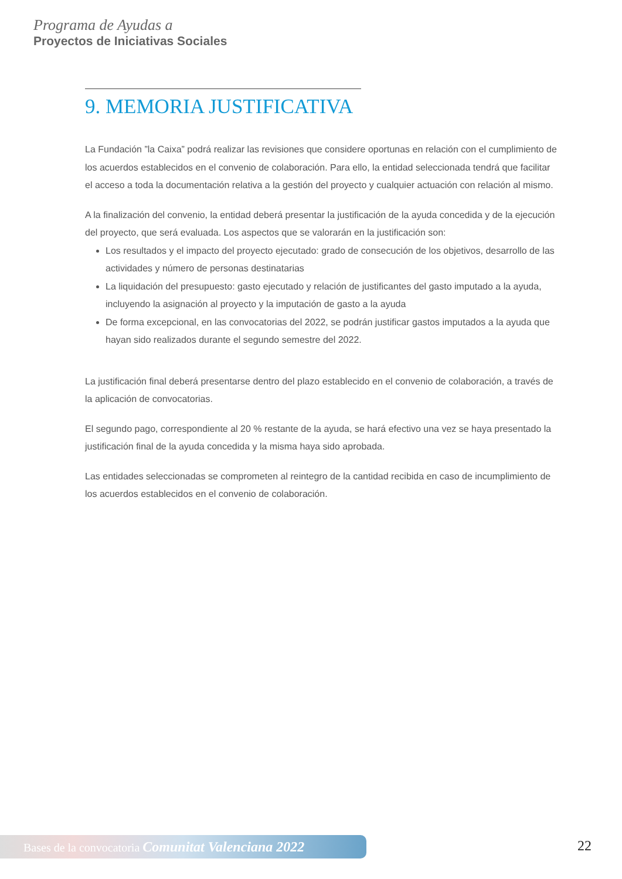Programa de Ayudas a
Proyectos de Iniciativas Sociales
9. MEMORIA JUSTIFICATIVA
La Fundación ”la Caixa” podrá realizar las revisiones que considere oportunas en relación con el cumplimiento de los acuerdos establecidos en el convenio de colaboración. Para ello, la entidad seleccionada tendrá que facilitar el acceso a toda la documentación relativa a la gestión del proyecto y cualquier actuación con relación al mismo.
A la finalización del convenio, la entidad deberá presentar la justificación de la ayuda concedida y de la ejecución del proyecto, que será evaluada. Los aspectos que se valorarán en la justificación son:
Los resultados y el impacto del proyecto ejecutado: grado de consecución de los objetivos, desarrollo de las actividades y número de personas destinatarias
La liquidación del presupuesto: gasto ejecutado y relación de justificantes del gasto imputado a la ayuda, incluyendo la asignación al proyecto y la imputación de gasto a la ayuda
De forma excepcional, en las convocatorias del 2022, se podrán justificar gastos imputados a la ayuda que hayan sido realizados durante el segundo semestre del 2022.
La justificación final deberá presentarse dentro del plazo establecido en el convenio de colaboración, a través de la aplicación de convocatorias.
El segundo pago, correspondiente al 20 % restante de la ayuda, se hará efectivo una vez se haya presentado la justificación final de la ayuda concedida y la misma haya sido aprobada.
Las entidades seleccionadas se comprometen al reintegro de la cantidad recibida en caso de incumplimiento de los acuerdos establecidos en el convenio de colaboración.
Bases de la convocatoria Comunitat Valenciana 2022 22